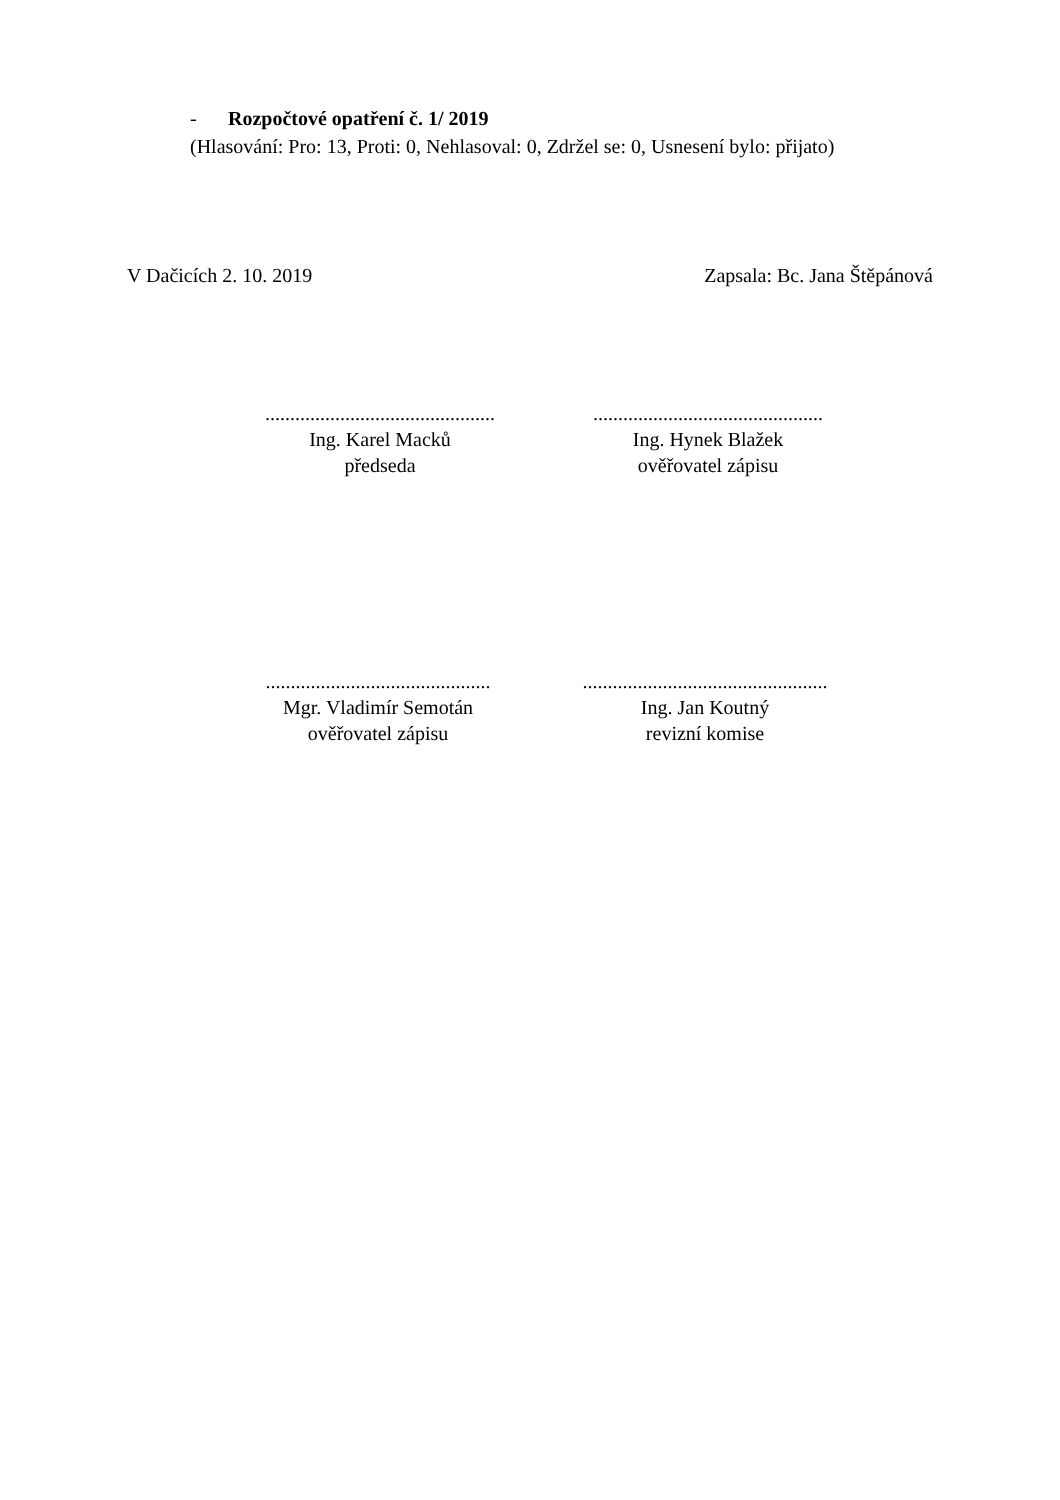- Rozpočtové opatření č. 1/ 2019
(Hlasování: Pro: 13, Proti: 0, Nehlasoval: 0, Zdržel se: 0, Usnesení bylo: přijato)
V Dačicích 2. 10. 2019 Zapsala: Bc. Jana Štěpánová
..............................................
Ing. Karel Macků
předseda
..............................................
Ing. Hynek Blažek
ověřovatel zápisu
.............................................
Mgr. Vladimír Semotán
ověřovatel zápisu
.................................................
Ing. Jan Koutný
revizní komise